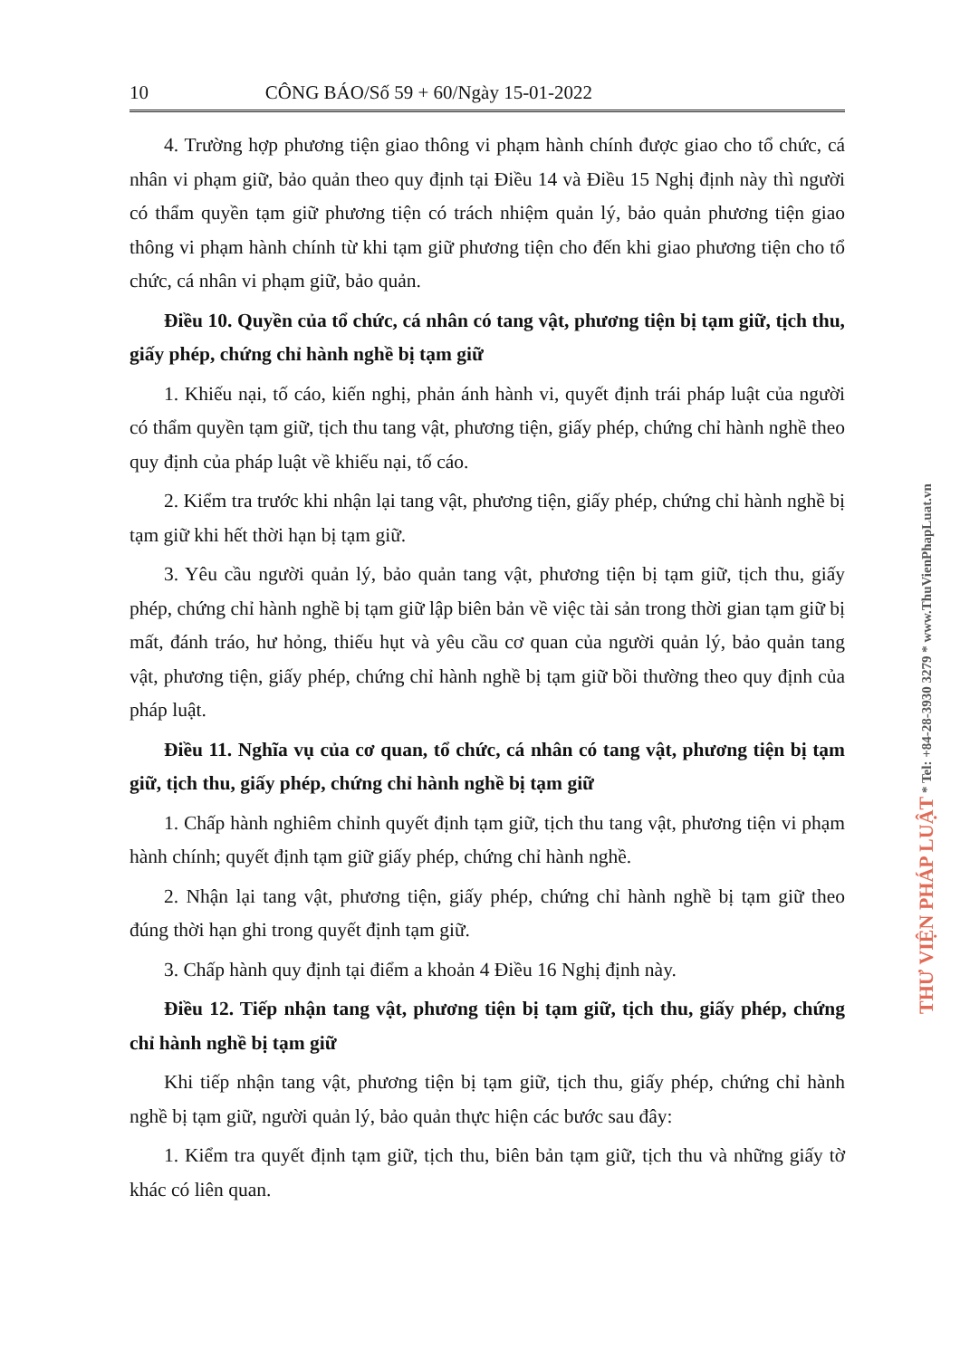10 CÔNG BÁO/Số 59 + 60/Ngày 15-01-2022
4. Trường hợp phương tiện giao thông vi phạm hành chính được giao cho tổ chức, cá nhân vi phạm giữ, bảo quản theo quy định tại Điều 14 và Điều 15 Nghị định này thì người có thẩm quyền tạm giữ phương tiện có trách nhiệm quản lý, bảo quản phương tiện giao thông vi phạm hành chính từ khi tạm giữ phương tiện cho đến khi giao phương tiện cho tổ chức, cá nhân vi phạm giữ, bảo quản.
Điều 10. Quyền của tổ chức, cá nhân có tang vật, phương tiện bị tạm giữ, tịch thu, giấy phép, chứng chỉ hành nghề bị tạm giữ
1. Khiếu nại, tố cáo, kiến nghị, phản ánh hành vi, quyết định trái pháp luật của người có thẩm quyền tạm giữ, tịch thu tang vật, phương tiện, giấy phép, chứng chỉ hành nghề theo quy định của pháp luật về khiếu nại, tố cáo.
2. Kiểm tra trước khi nhận lại tang vật, phương tiện, giấy phép, chứng chỉ hành nghề bị tạm giữ khi hết thời hạn bị tạm giữ.
3. Yêu cầu người quản lý, bảo quản tang vật, phương tiện bị tạm giữ, tịch thu, giấy phép, chứng chỉ hành nghề bị tạm giữ lập biên bản về việc tài sản trong thời gian tạm giữ bị mất, đánh tráo, hư hỏng, thiếu hụt và yêu cầu cơ quan của người quản lý, bảo quản tang vật, phương tiện, giấy phép, chứng chỉ hành nghề bị tạm giữ bồi thường theo quy định của pháp luật.
Điều 11. Nghĩa vụ của cơ quan, tổ chức, cá nhân có tang vật, phương tiện bị tạm giữ, tịch thu, giấy phép, chứng chỉ hành nghề bị tạm giữ
1. Chấp hành nghiêm chỉnh quyết định tạm giữ, tịch thu tang vật, phương tiện vi phạm hành chính; quyết định tạm giữ giấy phép, chứng chỉ hành nghề.
2. Nhận lại tang vật, phương tiện, giấy phép, chứng chỉ hành nghề bị tạm giữ theo đúng thời hạn ghi trong quyết định tạm giữ.
3. Chấp hành quy định tại điểm a khoản 4 Điều 16 Nghị định này.
Điều 12. Tiếp nhận tang vật, phương tiện bị tạm giữ, tịch thu, giấy phép, chứng chỉ hành nghề bị tạm giữ
Khi tiếp nhận tang vật, phương tiện bị tạm giữ, tịch thu, giấy phép, chứng chỉ hành nghề bị tạm giữ, người quản lý, bảo quản thực hiện các bước sau đây:
1. Kiểm tra quyết định tạm giữ, tịch thu, biên bản tạm giữ, tịch thu và những giấy tờ khác có liên quan.
THƯ VIỆN PHÁP LUẬT * Tel: +84-28-3930 3279 * www.ThuVienPhapLuat.vn